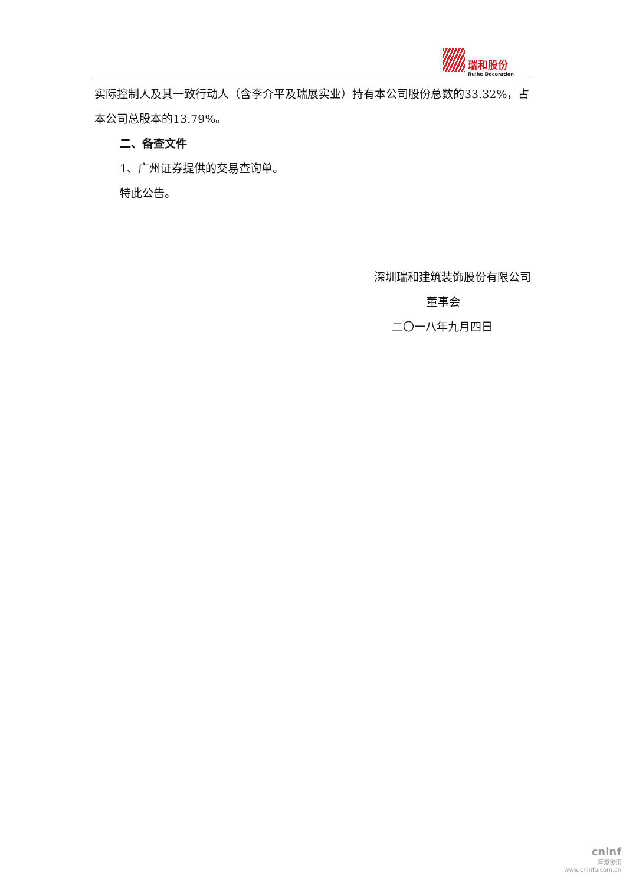瑞和股份 Ruihe Decoration
实际控制人及其一致行动人（含李介平及瑞展实业）持有本公司股份总数的33.32%，占本公司总股本的13.79%。
二、备查文件
1、广州证券提供的交易查询单。
特此公告。
深圳瑞和建筑装饰股份有限公司
董事会
二〇一八年九月四日
cninf
巨潮资讯
www.cninfo.com.cn